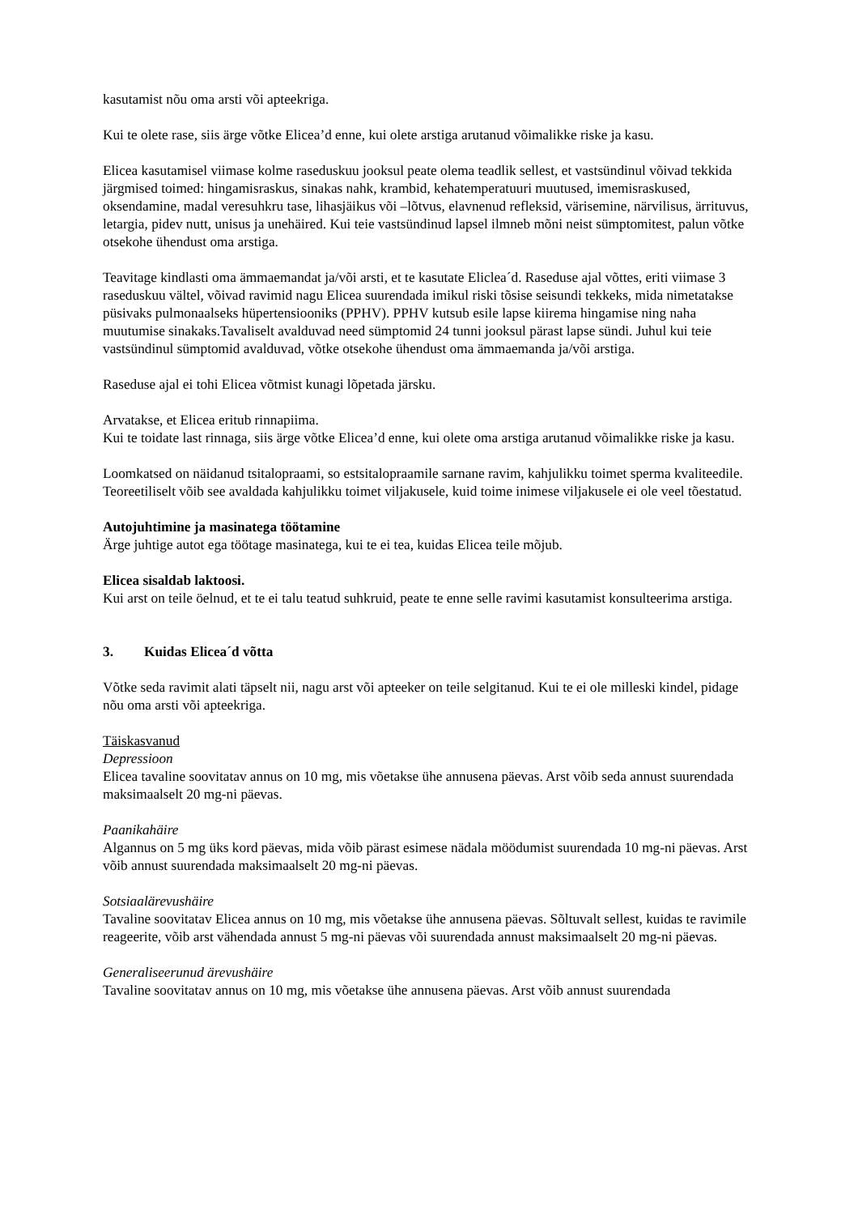kasutamist nõu oma arsti või apteekriga.
Kui te olete rase, siis ärge võtke Elicea’d enne, kui olete arstiga arutanud võimalikke riske ja kasu.
Elicea kasutamisel viimase kolme raseduskuu jooksul peate olema teadlik sellest, et vastsündinul võivad tekkida järgmised toimed: hingamisraskus, sinakas nahk, krambid, kehatemperatuuri muutused, imemisraskused, oksendamine, madal veresuhkru tase, lihasjäikus või –lõtvus, elavnenud refleksid, värisemine, närvilisus, ärrituvus, letargia, pidev nutt, unisus ja unehäired. Kui teie vastsündinud lapsel ilmneb mõni neist sümptomitest, palun võtke otsekohe ühendust oma arstiga.
Teavitage kindlasti oma ämmaemandat ja/või arsti, et te kasutate Eliclea´d. Raseduse ajal võttes, eriti viimase 3 raseduskuu vältel, võivad ravimid nagu Elicea suurendada imikul riski tõsise seisundi tekkeks, mida nimetatakse püsivaks pulmonaalseks hüpertensiooniks (PPHV). PPHV kutsub esile lapse kiirema hingamise ning naha muutumise sinakaks.Tavaliselt avalduvad need sümptomid 24 tunni jooksul pärast lapse sündi. Juhul kui teie vastsündinul sümptomid avalduvad, võtke otsekohe ühendust oma ämmaemanda ja/või arstiga.
Raseduse ajal ei tohi Elicea võtmist kunagi lõpetada järsku.
Arvatakse, et Elicea eritub rinnapiima.
Kui te toidate last rinnaga, siis ärge võtke Elicea’d enne, kui olete oma arstiga arutanud võimalikke riske ja kasu.
Loomkatsed on näidanud tsitalopraami, so estsitalopraamile sarnane ravim, kahjulikku toimet sperma kvaliteedile. Teoreetiliselt võib see avaldada kahjulikku toimet viljakusele, kuid toime inimese viljakusele ei ole veel tõestatud.
Autojuhtimine ja masinatega töötamine
Ärge juhtige autot ega töötage masinatega, kui te ei tea, kuidas Elicea teile mõjub.
Elicea sisaldab laktoosi.
Kui arst on teile öelnud, et te ei talu teatud suhkruid, peate te enne selle ravimi kasutamist konsulteerima arstiga.
3. Kuidas Elicea´d võtta
Võtke seda ravimit alati täpselt nii, nagu arst või apteeker on teile selgitanud. Kui te ei ole milleski kindel, pidage nõu oma arsti või apteekriga.
Täiskasvanud
Depressioon
Elicea tavaline soovitatav annus on 10 mg, mis võetakse ühe annusena päevas. Arst võib seda annust suurendada maksimaalselt 20 mg-ni päevas.
Paanikahäire
Algannus on 5 mg üks kord päevas, mida võib pärast esimese nädala möödumist suurendada 10 mg-ni päevas. Arst võib annust suurendada maksimaalselt 20 mg-ni päevas.
Sotsiaalärevushäire
Tavaline soovitatav Elicea annus on 10 mg, mis võetakse ühe annusena päevas. Sõltuvalt sellest, kuidas te ravimile reageerite, võib arst vähendada annust 5 mg-ni päevas või suurendada annust maksimaalselt 20 mg-ni päevas.
Generaliseerunud ärevushäire
Tavaline soovitatav annus on 10 mg, mis võetakse ühe annusena päevas. Arst võib annust suurendada